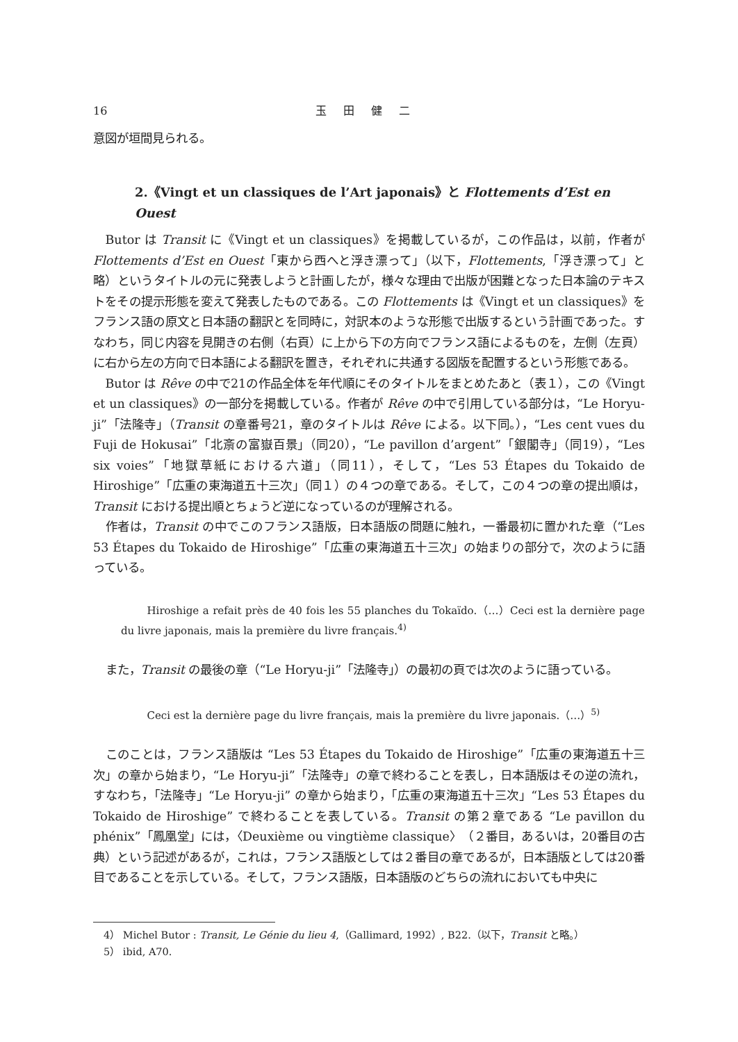16 玉田健二
意図が垣間見られる。
2.《Vingt et un classiques de l’Art japonais》と Flottements d’Est en Ouest
Butor は Transit に《Vingt et un classiques》を掲載しているが，この作品は，以前，作者が Flottements d’Est en Ouest「東から西へと浮き漂って」（以下，Flottements,「浮き漂って」と略）というタイトルの元に発表しようと計画したが，様々な理由で出版が困難となった日本論のテキストをその提示形態を変えて発表したものである。この Flottements は《Vingt et un classiques》をフランス語の原文と日本語の翻訳とを同時に，対訳本のような形態で出版するという計画であった。すなわち，同じ内容を見開きの右側（右頁）に上から下の方向でフランス語によるものを，左側（左頁）に右から左の方向で日本語による翻訳を置き，それぞれに共通する図版を配置するという形態である。
Butor は Rêve の中で21の作品全体を年代順にそのタイトルをまとめたあと（表１），この《Vingt et un classiques》の一部分を掲載している。作者が Rêve の中で引用している部分は，“Le Horyu-ji”「法隆寺」（Transit の章番号21，章のタイトルは Rêve による。以下同。），“Les cent vues du Fuji de Hokusai”「北斎の富嶽百景」（同20），“Le pavillon d’argent”「銀閣寺」（同19），“Les six voies”「地獄草紙における六道」（同11），そして，“Les 53 Étapes du Tokaido de Hiroshige”「広重の東海道五十三次」（同１）の４つの章である。そして，この４つの章の提出順は，Transit における提出順とちょうど逆になっているのが理解される。
作者は，Transit の中でこのフランス語版，日本語版の問題に触れ，一番最初に置かれた章（“Les 53 Étapes du Tokaido de Hiroshige”「広重の東海道五十三次」の始まりの部分で，次のように語っている。
Hiroshige a refait près de 40 fois les 55 planches du Tokaïdo.（…）Ceci est la dernière page du livre japonais, mais la première du livre français.<sup>4)</sup>
また，Transit の最後の章（“Le Horyu-ji”「法隆寺」）の最初の頁では次のように語っている。
Ceci est la dernière page du livre français, mais la première du livre japonais.（…）<sup>5)</sup>
このことは，フランス語版は “Les 53 Étapes du Tokaido de Hiroshige”「広重の東海道五十三次」の章から始まり，“Le Horyu-ji”「法隆寺」の章で終わることを表し，日本語版はその逆の流れ，すなわち，「法隆寺」“Le Horyu-ji” の章から始まり，「広重の東海道五十三次」“Les 53 Étapes du Tokaido de Hiroshige” で終わることを表している。Transit の第２章である “Le pavillon du phénix”「鳳凰堂」には，〈Deuxième ou vingtième classique〉（２番目，あるいは，20番目の古典）という記述があるが，これは，フランス語版としては２番目の章であるが，日本語版としては20番目であることを示している。そして，フランス語版，日本語版のどちらの流れにおいても中央に
4） Michel Butor : Transit, Le Génie du lieu 4,（Gallimard, 1992）, B22.（以下，Transit と略。）
5） ibid, A70.